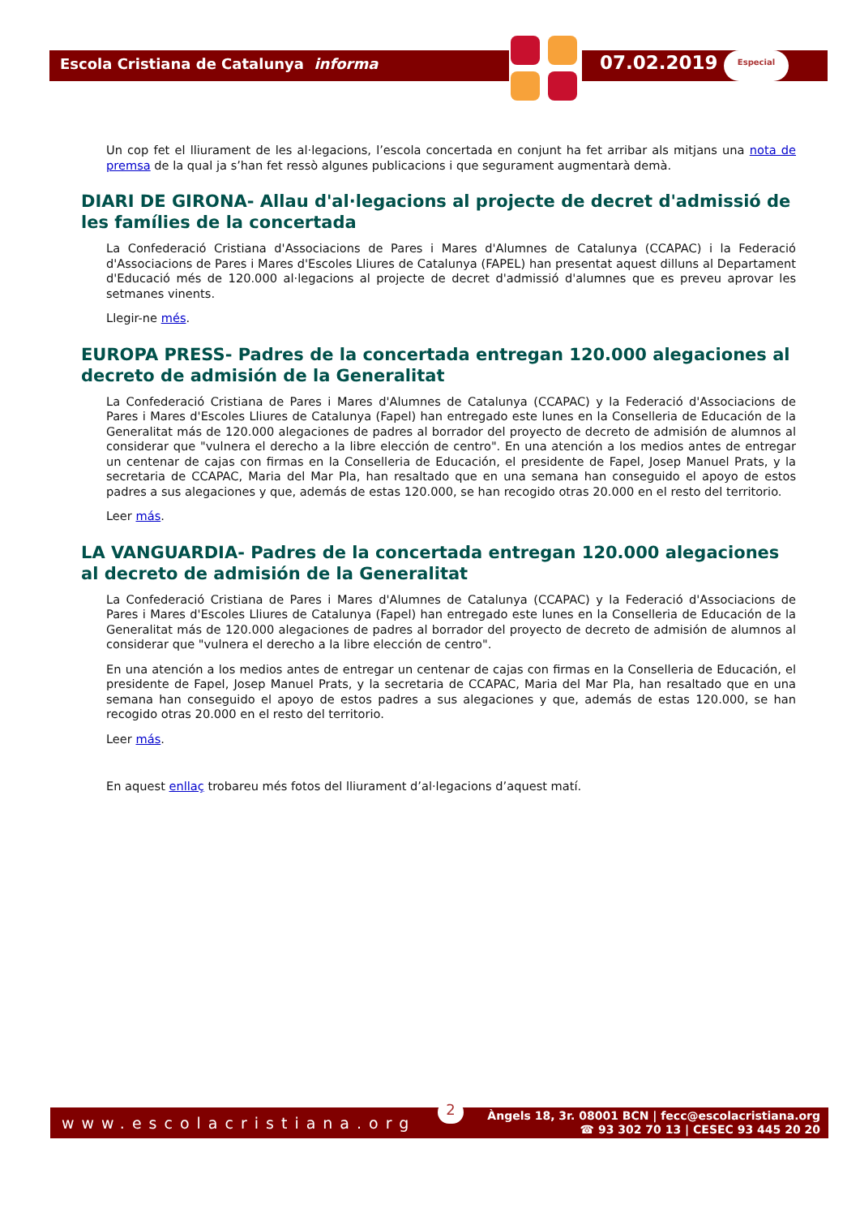Escola Cristiana de Catalunya informa
07.02.2019 Especial
Un cop fet el lliurament de les al·legacions, l’escola concertada en conjunt ha fet arribar als mitjans una nota de premsa de la qual ja s’han fet ressò algunes publicacions i que segurament augmentarà demà.
DIARI DE GIRONA- Allau d'al·legacions al projecte de decret d'admissió de les famílies de la concertada
La Confederació Cristiana d'Associacions de Pares i Mares d'Alumnes de Catalunya (CCAPAC) i la Federació d'Associacions de Pares i Mares d'Escoles Lliures de Catalunya (FAPEL) han presentat aquest dilluns al Departament d'Educació més de 120.000 al·legacions al projecte de decret d'admissió d'alumnes que es preveu aprovar les setmanes vinents.
Llegir-ne més.
EUROPA PRESS- Padres de la concertada entregan 120.000 alegaciones al decreto de admisión de la Generalitat
La Confederació Cristiana de Pares i Mares d'Alumnes de Catalunya (CCAPAC) y la Federació d'Associacions de Pares i Mares d'Escoles Lliures de Catalunya (Fapel) han entregado este lunes en la Conselleria de Educación de la Generalitat más de 120.000 alegaciones de padres al borrador del proyecto de decreto de admisión de alumnos al considerar que "vulnera el derecho a la libre elección de centro". En una atención a los medios antes de entregar un centenar de cajas con firmas en la Conselleria de Educación, el presidente de Fapel, Josep Manuel Prats, y la secretaria de CCAPAC, Maria del Mar Pla, han resaltado que en una semana han conseguido el apoyo de estos padres a sus alegaciones y que, además de estas 120.000, se han recogido otras 20.000 en el resto del territorio.
Leer más.
LA VANGUARDIA- Padres de la concertada entregan 120.000 alegaciones al decreto de admisión de la Generalitat
La Confederació Cristiana de Pares i Mares d'Alumnes de Catalunya (CCAPAC) y la Federació d'Associacions de Pares i Mares d'Escoles Lliures de Catalunya (Fapel) han entregado este lunes en la Conselleria de Educación de la Generalitat más de 120.000 alegaciones de padres al borrador del proyecto de decreto de admisión de alumnos al considerar que "vulnera el derecho a la libre elección de centro".
En una atención a los medios antes de entregar un centenar de cajas con firmas en la Conselleria de Educación, el presidente de Fapel, Josep Manuel Prats, y la secretaria de CCAPAC, Maria del Mar Pla, han resaltado que en una semana han conseguido el apoyo de estos padres a sus alegaciones y que, además de estas 120.000, se han recogido otras 20.000 en el resto del territorio.
Leer más.
En aquest enllaç trobareu més fotos del lliurament d’al·legacions d’aquest matí.
www.escolacristiana.org
2
Àngels 18, 3r. 08001 BCN | fecc@escolacristiana.org
☎ 93 302 70 13 | CESEC 93 445 20 20